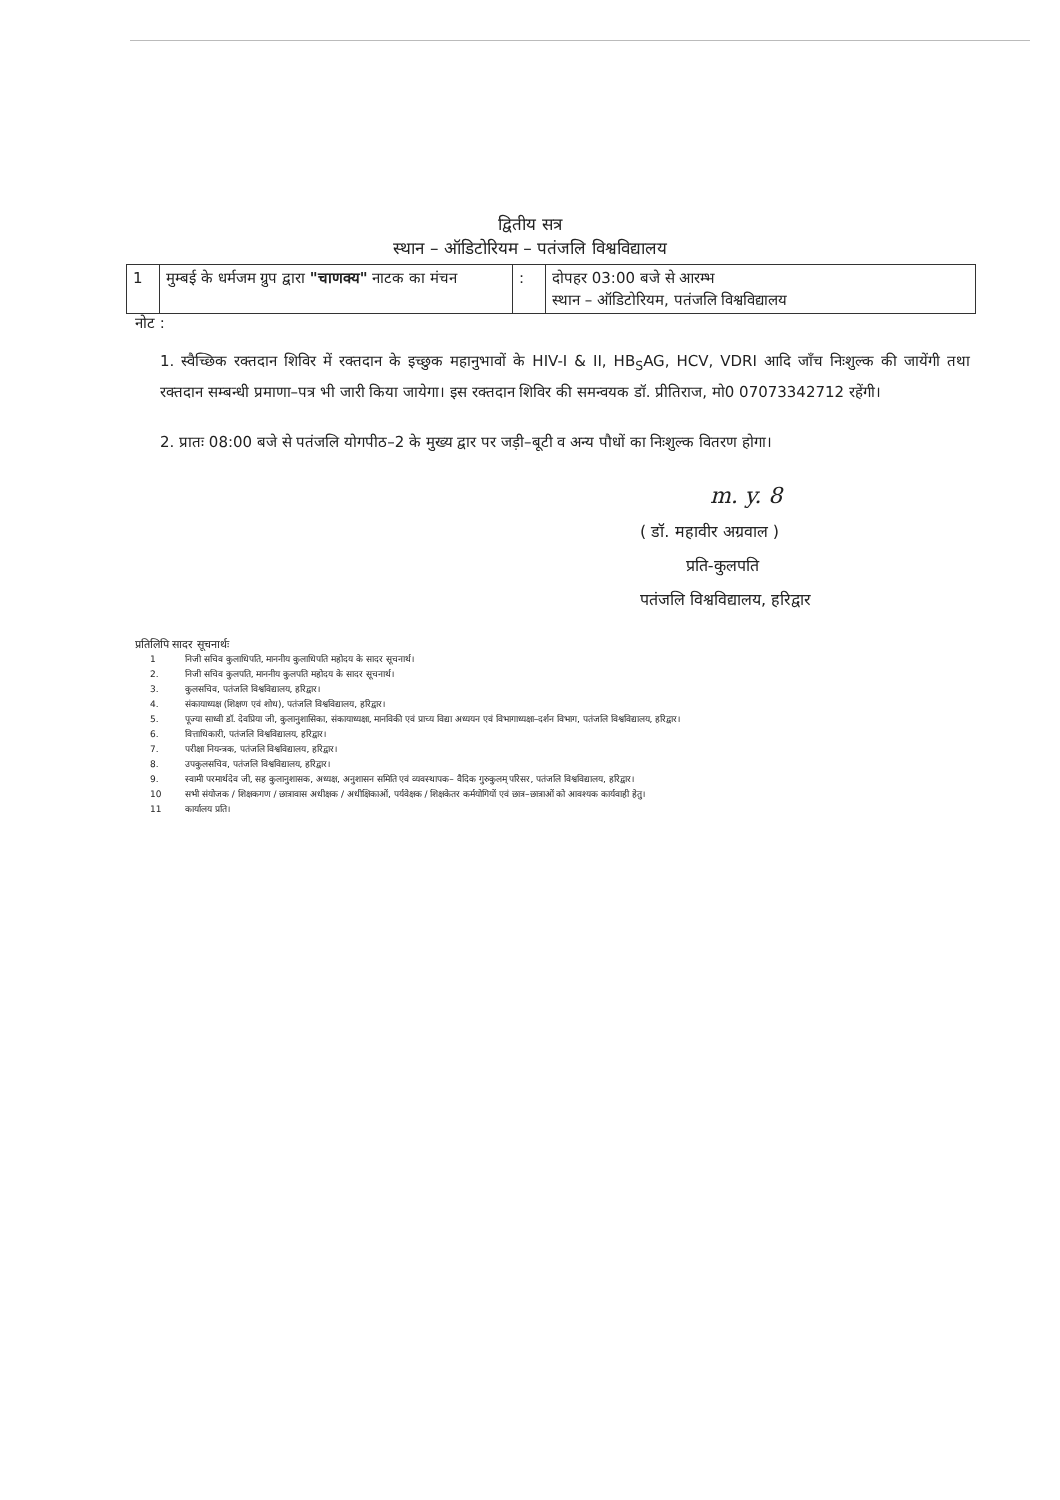द्वितीय सत्र
स्थान – ऑडिटोरियम – पतंजलि विश्वविद्यालय
| 1 | मुम्बई के धर्मजम ग्रुप द्वारा "चाणक्य" नाटक का मंचन | : | दोपहर 03:00 बजे से आरम्भ स्थान – ऑडिटोरियम, पतंजलि विश्वविद्यालय |
नोट :
1. स्वैच्छिक रक्तदान शिविर में रक्तदान के इच्छुक महानुभावों के HIV-I & II, HB<sub>S</sub>AG, HCV, VDRI आदि जाँच निःशुल्क की जायेंगी तथा रक्तदान सम्बन्धी प्रमाणा–पत्र भी जारी किया जायेगा। इस रक्तदान शिविर की समन्वयक डॉ. प्रीतिराज, मो0 07073342712 रहेंगी।
2. प्रातः 08:00 बजे से पतंजलि योगपीठ–2 के मुख्य द्वार पर जड़ी–बूटी व अन्य पौधों का निःशुल्क वितरण होगा।
m. y. 8
( डॉ. महावीर अग्रवाल )
प्रति-कुलपति
पतंजलि विश्वविद्यालय, हरिद्वार
प्रतिलिपि सादर सूचनार्थः
1 निजी सचिव कुलाधिपति, माननीय कुलाधिपति महोदय के सादर सूचनार्थ।
2. निजी सचिव कुलपति, माननीय कुलपति महोदय के सादर सूचनार्थ।
3. कुलसचिव, पतंजलि विश्वविद्यालय, हरिद्वार।
4. संकायाध्यक्ष (शिक्षण एवं शोध), पतंजलि विश्वविद्यालय, हरिद्वार।
5. पूज्या साध्वी डॉ. देवप्रिया जी, कुलानुशासिका, संकायाध्यक्षा, मानविकी एवं प्राच्य विद्या अध्ययन एवं विभागाध्यक्षा–दर्शन विभाग, पतंजलि विश्वविद्यालय, हरिद्वार।
6. वित्ताधिकारी, पतंजलि विश्वविद्यालय, हरिद्वार।
7. परीक्षा नियन्त्रक, पतंजलि विश्वविद्यालय, हरिद्वार।
8. उपकुलसचिव, पतंजलि विश्वविद्यालय, हरिद्वार।
9. स्वामी परमार्थदेव जी, सह कुलानुशासक, अध्यक्ष, अनुशासन समिति एवं व्यवस्थापक– वैदिक गुरुकुलम् परिसर, पतंजलि विश्वविद्यालय, हरिद्वार।
10 सभी संयोजक / शिक्षकगण / छात्रावास अधीक्षक / अधीक्षिकाओं, पर्यवेक्षक / शिक्षकेतर कर्मयोगियों एवं छात्र–छात्राओं को आवश्यक कार्यवाही हेतु।
11 कार्यालय प्रति।